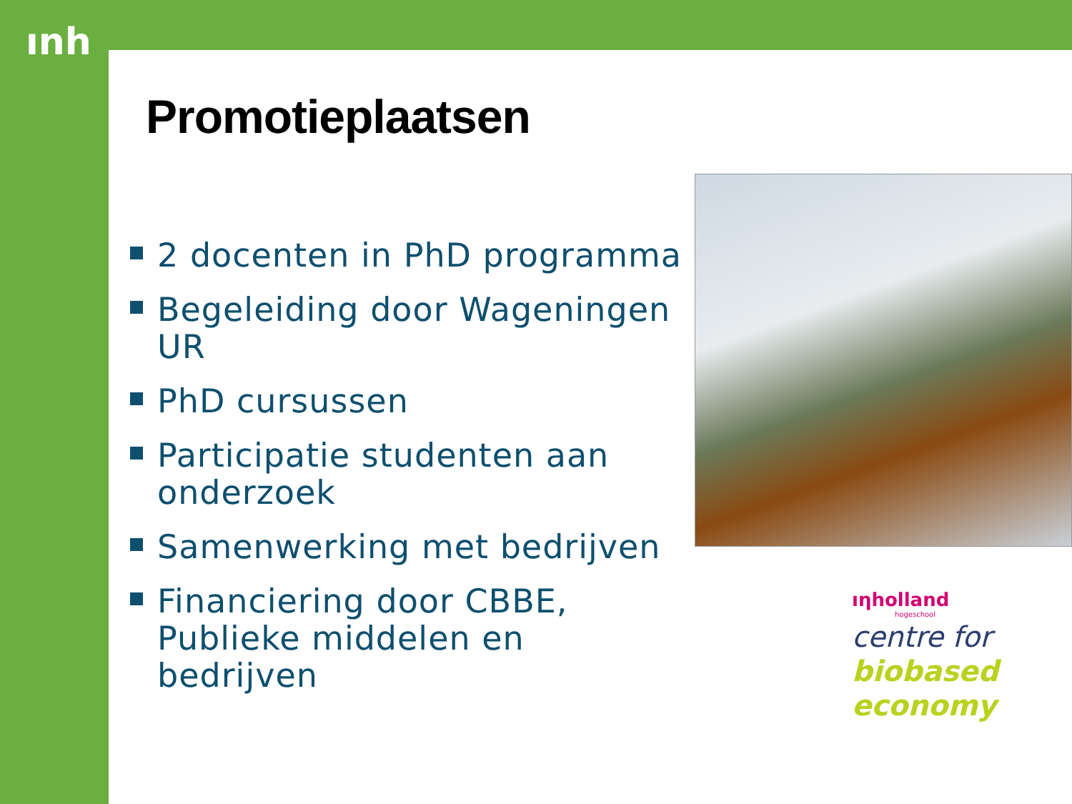ınh
Promotieplaatsen
2 docenten in PhD programma
Begeleiding door Wageningen UR
PhD cursussen
Participatie studenten aan onderzoek
Samenwerking met bedrijven
Financiering door CBBE, Publieke middelen en bedrijven
ıηholland
hogeschool
centre for
biobased
economy